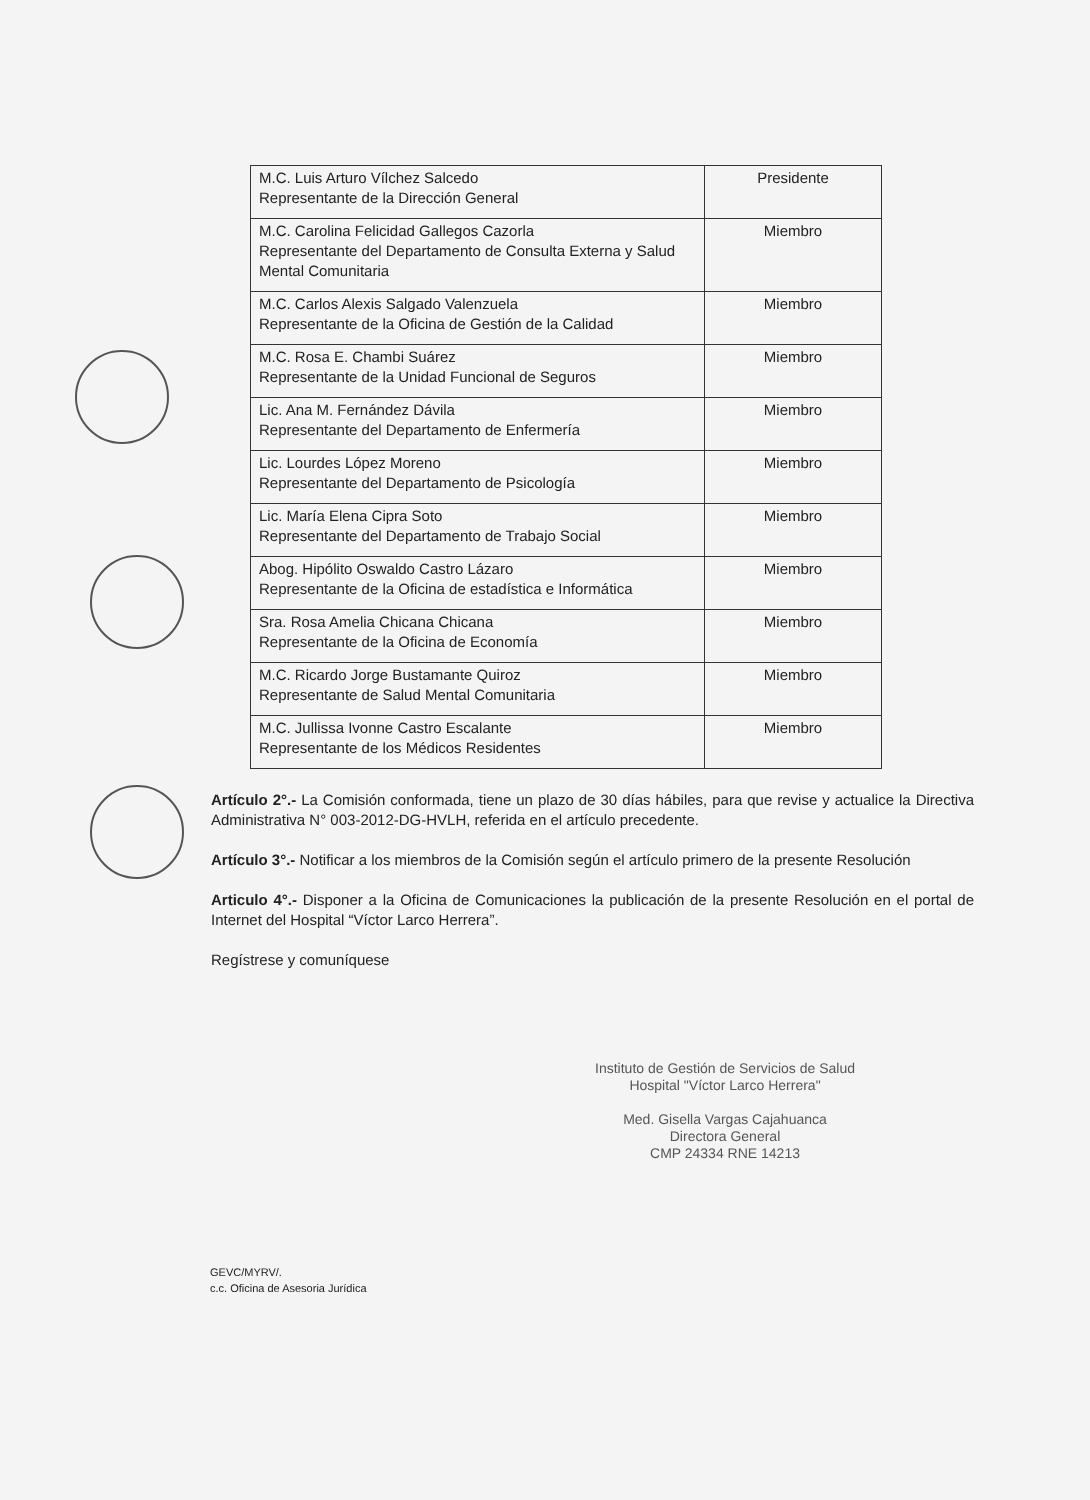| M.C. Luis Arturo Vílchez Salcedo Representante de la Dirección General | Presidente |
| M.C. Carolina Felicidad Gallegos Cazorla Representante del Departamento de Consulta Externa y Salud Mental Comunitaria | Miembro |
| M.C. Carlos Alexis Salgado Valenzuela Representante de la Oficina de Gestión de la Calidad | Miembro |
| M.C. Rosa E. Chambi Suárez Representante de la Unidad Funcional de Seguros | Miembro |
| Lic. Ana M. Fernández Dávila Representante del Departamento de Enfermería | Miembro |
| Lic. Lourdes López Moreno Representante del Departamento de Psicología | Miembro |
| Lic. María Elena Cipra Soto Representante del Departamento de Trabajo Social | Miembro |
| Abog. Hipólito Oswaldo Castro Lázaro Representante de la Oficina de estadística e Informática | Miembro |
| Sra. Rosa Amelia Chicana Chicana Representante de la Oficina de Economía | Miembro |
| M.C. Ricardo Jorge Bustamante Quiroz Representante de Salud Mental Comunitaria | Miembro |
| M.C. Jullissa Ivonne Castro Escalante Representante de los Médicos Residentes | Miembro |
Artículo 2°.- La Comisión conformada, tiene un plazo de 30 días hábiles, para que revise y actualice la Directiva Administrativa N° 003-2012-DG-HVLH, referida en el artículo precedente.
Artículo 3°.- Notificar a los miembros de la Comisión según el artículo primero de la presente Resolución
Articulo 4°.- Disponer a la Oficina de Comunicaciones la publicación de la presente Resolución en el portal de Internet del Hospital “Víctor Larco Herrera”.
Regístrese y comuníquese
Instituto de Gestión de Servicios de Salud
Hospital "Víctor Larco Herrera"
Med. Gisella Vargas Cajahuanca
Directora General
CMP 24334 RNE 14213
GEVC/MYRV/.
c.c. Oficina de Asesoria Jurídica